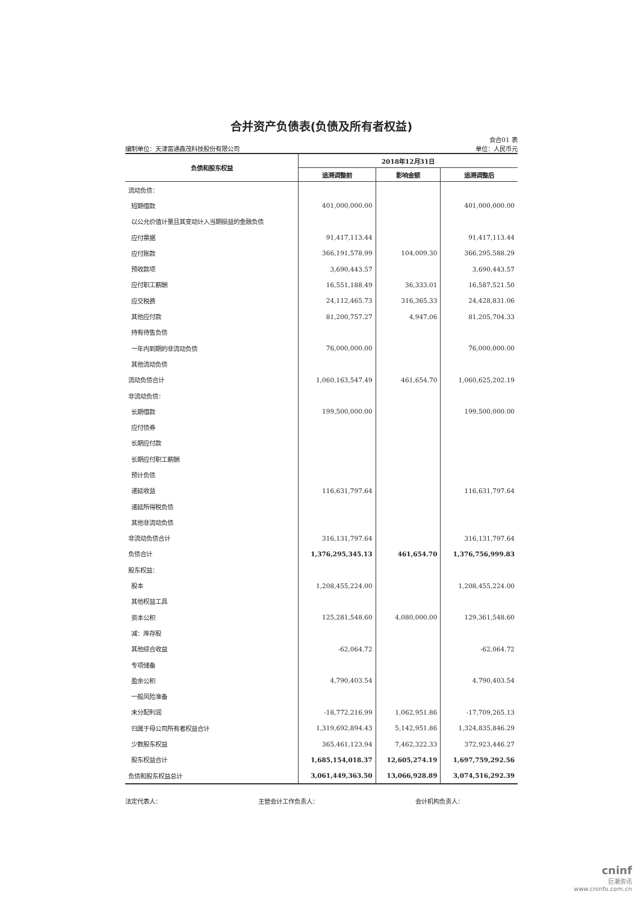合并资产负债表(负债及所有者权益)
会合01 表
编制单位：天津富通鑫茂科技股份有限公司 单位：人民币元
| 负债和股东权益 | 2018年12月31日 | | |
| --- | --- | --- | --- |
| | 追溯调整前 | 影响金额 | 追溯调整后 |
| 流动负债： | | | |
| 短期借款 | 401,000,000.00 | | 401,000,000.00 |
| 以公允价值计量且其变动计入当期损益的金融负债 | | | |
| 应付票据 | 91,417,113.44 | | 91,417,113.44 |
| 应付账款 | 366,191,578.99 | 104,009.30 | 366,295,588.29 |
| 预收款项 | 3,690,443.57 | | 3,690,443.57 |
| 应付职工薪酬 | 16,551,188.49 | 36,333.01 | 16,587,521.50 |
| 应交税费 | 24,112,465.73 | 316,365.33 | 24,428,831.06 |
| 其他应付款 | 81,200,757.27 | 4,947.06 | 81,205,704.33 |
| 持有待售负债 | | | |
| 一年内到期的非流动负债 | 76,000,000.00 | | 76,000,000.00 |
| 其他流动负债 | | | |
| 流动负债合计 | 1,060,163,547.49 | 461,654.70 | 1,060,625,202.19 |
| 非流动负债： | | | |
| 长期借款 | 199,500,000.00 | | 199,500,000.00 |
| 应付债券 | | | |
| 长期应付款 | | | |
| 长期应付职工薪酬 | | | |
| 预计负债 | | | |
| 递延收益 | 116,631,797.64 | | 116,631,797.64 |
| 递延所得税负债 | | | |
| 其他非流动负债 | | | |
| 非流动负债合计 | 316,131,797.64 | | 316,131,797.64 |
| 负债合计 | 1,376,295,345.13 | 461,654.70 | 1,376,756,999.83 |
| 股东权益： | | | |
| 股本 | 1,208,455,224.00 | | 1,208,455,224.00 |
| 其他权益工具 | | | |
| 资本公积 | 125,281,548.60 | 4,080,000.00 | 129,361,548.60 |
| 减：库存股 | | | |
| 其他综合收益 | -62,064.72 | | -62,064.72 |
| 专项储备 | | | |
| 盈余公积 | 4,790,403.54 | | 4,790,403.54 |
| 一般风险准备 | | | |
| 未分配利润 | -18,772,216.99 | 1,062,951.86 | -17,709,265.13 |
| 归属于母公司所有者权益合计 | 1,319,692,894.43 | 5,142,951.86 | 1,324,835,846.29 |
| 少数股东权益 | 365,461,123.94 | 7,462,322.33 | 372,923,446.27 |
| 股东权益合计 | 1,685,154,018.37 | 12,605,274.19 | 1,697,759,292.56 |
| 负债和股东权益总计 | 3,061,449,363.50 | 13,066,928.89 | 3,074,516,292.39 |
法定代表人： 主管会计工作负责人： 会计机构负责人：
cninf
巨潮资讯
www.cninfo.com.cn